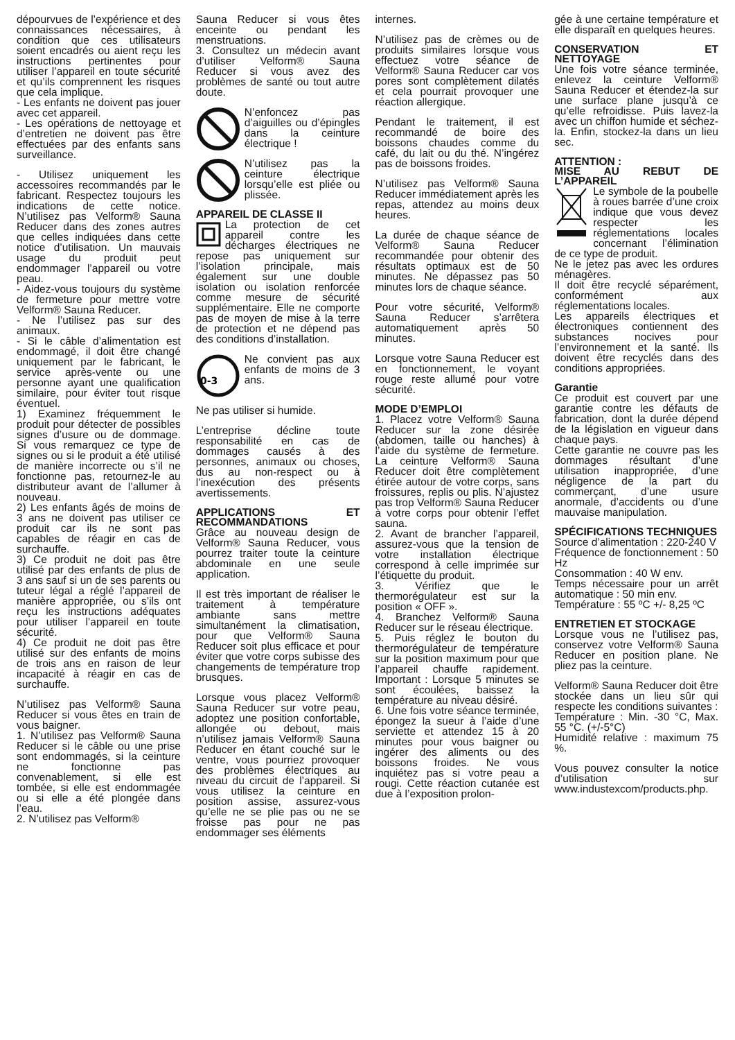dépourvues de l’expérience et des connaissances nécessaires, à condition que ces utilisateurs soient encadrés ou aient reçu les instructions pertinentes pour utiliser l’appareil en toute sécurité et qu’ils comprennent les risques que cela implique.
- Les enfants ne doivent pas jouer avec cet appareil.
- Les opérations de nettoyage et d’entretien ne doivent pas être effectuées par des enfants sans surveillance.
- Utilisez uniquement les accessoires recommandés par le fabricant. Respectez toujours les indications de cette notice. N’utilisez pas Velform® Sauna Reducer dans des zones autres que celles indiquées dans cette notice d’utilisation. Un mauvais usage du produit peut endommager l’appareil ou votre peau.
- Aidez-vous toujours du système de fermeture pour mettre votre Velform® Sauna Reducer.
- Ne l’utilisez pas sur des animaux.
- Si le câble d’alimentation est endommagé, il doit être changé uniquement par le fabricant, le service après-vente ou une personne ayant une qualification similaire, pour éviter tout risque éventuel.
1) Examinez fréquemment le produit pour détecter de possibles signes d’usure ou de dommage. Si vous remarquez ce type de signes ou si le produit a été utilisé de manière incorrecte ou s’il ne fonctionne pas, retournez-le au distributeur avant de l’allumer à nouveau.
2) Les enfants âgés de moins de 3 ans ne doivent pas utiliser ce produit car ils ne sont pas capables de réagir en cas de surchauffe.
3) Ce produit ne doit pas être utilisé par des enfants de plus de 3 ans sauf si un de ses parents ou tuteur légal a réglé l’appareil de manière appropriée, ou s’ils ont reçu les instructions adéquates pour utiliser l’appareil en toute sécurité.
4) Ce produit ne doit pas être utilisé sur des enfants de moins de trois ans en raison de leur incapacité à réagir en cas de surchauffe.
N’utilisez pas Velform® Sauna Reducer si vous êtes en train de vous baigner.
1. N’utilisez pas Velform® Sauna Reducer si le câble ou une prise sont endommagés, si la ceinture ne fonctionne pas convenablement, si elle est tombée, si elle est endommagée ou si elle a été plongée dans l’eau.
2. N’utilisez pas Velform®
Sauna Reducer si vous êtes enceinte ou pendant les menstruations.
3. Consultez un médecin avant d’utiliser Velform® Sauna Reducer si vous avez des problèmes de santé ou tout autre doute.
N’enfoncez pas d’aiguilles ou d’épingles dans la ceinture électrique !
N’utilisez pas la ceinture électrique lorsqu’elle est pliée ou plissée.
APPAREIL DE CLASSE II
La protection de cet appareil contre les décharges électriques ne repose pas uniquement sur l’isolation principale, mais également sur une double isolation ou isolation renforcée comme mesure de sécurité supplémentaire. Elle ne comporte pas de moyen de mise à la terre de protection et ne dépend pas des conditions d’installation.
0-3
Ne convient pas aux enfants de moins de 3 ans.
Ne pas utiliser si humide.
L’entreprise décline toute responsabilité en cas de dommages causés à des personnes, animaux ou choses, dus au non-respect ou à l’inexécution des présents avertissements.
APPLICATIONS ET RECOMMANDATIONS
Grâce au nouveau design de Velform® Sauna Reducer, vous pourrez traiter toute la ceinture abdominale en une seule application.
Il est très important de réaliser le traitement à température ambiante sans mettre simultanément la climatisation, pour que Velform® Sauna Reducer soit plus efficace et pour éviter que votre corps subisse des changements de température trop brusques.
Lorsque vous placez Velform® Sauna Reducer sur votre peau, adoptez une position confortable, allongée ou debout, mais n’utilisez jamais Velform® Sauna Reducer en étant couché sur le ventre, vous pourriez provoquer des problèmes électriques au niveau du circuit de l’appareil. Si vous utilisez la ceinture en position assise, assurez-vous qu’elle ne se plie pas ou ne se froisse pas pour ne pas endommager ses éléments
internes.
N’utilisez pas de crèmes ou de produits similaires lorsque vous effectuez votre séance de Velform® Sauna Reducer car vos pores sont complètement dilatés et cela pourrait provoquer une réaction allergique.
Pendant le traitement, il est recommandé de boire des boissons chaudes comme du café, du lait ou du thé. N’ingérez pas de boissons froides.
N’utilisez pas Velform® Sauna Reducer immédiatement après les repas, attendez au moins deux heures.
La durée de chaque séance de Velform® Sauna Reducer recommandée pour obtenir des résultats optimaux est de 50 minutes. Ne dépassez pas 50 minutes lors de chaque séance.
Pour votre sécurité, Velform® Sauna Reducer s’arrêtera automatiquement après 50 minutes.
Lorsque votre Sauna Reducer est en fonctionnement, le voyant rouge reste allumé pour votre sécurité.
MODE D’EMPLOI
1. Placez votre Velform® Sauna Reducer sur la zone désirée (abdomen, taille ou hanches) à l’aide du système de fermeture. La ceinture Velform® Sauna Reducer doit être complètement étirée autour de votre corps, sans froissures, replis ou plis. N’ajustez pas trop Velform® Sauna Reducer à votre corps pour obtenir l’effet sauna.
2. Avant de brancher l’appareil, assurez-vous que la tension de votre installation électrique correspond à celle imprimée sur l’étiquette du produit.
3. Vérifiez que le thermorégulateur est sur la position « OFF ».
4. Branchez Velform® Sauna Reducer sur le réseau électrique.
5. Puis réglez le bouton du thermorégulateur de température sur la position maximum pour que l’appareil chauffe rapidement. Important : Lorsque 5 minutes se sont écoulées, baissez la température au niveau désiré.
6. Une fois votre séance terminée, épongez la sueur à l’aide d’une serviette et attendez 15 à 20 minutes pour vous baigner ou ingérer des aliments ou des boissons froides. Ne vous inquiétez pas si votre peau a rougi. Cette réaction cutanée est due à l’exposition prolon-
gée à une certaine température et elle disparaît en quelques heures.
CONSERVATION ET NETTOYAGE
Une fois votre séance terminée, enlevez la ceinture Velform® Sauna Reducer et étendez-la sur une surface plane jusqu’à ce qu’elle refroidisse. Puis lavez-la avec un chiffon humide et séchez-la. Enfin, stockez-la dans un lieu sec.
ATTENTION :
MISE AU REBUT DE L’APPAREIL
Le symbole de la poubelle à roues barrée d’une croix indique que vous devez respecter les réglementations locales concernant l’élimination de ce type de produit.
Ne le jetez pas avec les ordures ménagères.
Il doit être recyclé séparément, conformément aux réglementations locales.
Les appareils électriques et électroniques contiennent des substances nocives pour l’environnement et la santé. Ils doivent être recyclés dans des conditions appropriées.
Garantie
Ce produit est couvert par une garantie contre les défauts de fabrication, dont la durée dépend de la législation en vigueur dans chaque pays.
Cette garantie ne couvre pas les dommages résultant d’une utilisation inappropriée, d’une négligence de la part du commerçant, d’une usure anormale, d’accidents ou d’une mauvaise manipulation.
SPÉCIFICATIONS TECHNIQUES
Source d’alimentation : 220-240 V
Fréquence de fonctionnement : 50 Hz
Consommation : 40 W env.
Temps nécessaire pour un arrêt automatique : 50 min env.
Température : 55 ºC +/- 8,25 ºC
ENTRETIEN ET STOCKAGE
Lorsque vous ne l’utilisez pas, conservez votre Velform® Sauna Reducer en position plane. Ne pliez pas la ceinture.
Velform® Sauna Reducer doit être stockée dans un lieu sûr qui respecte les conditions suivantes :
Température : Min. -30 °C, Max. 55 °C. (+/-5°C)
Humidité relative : maximum 75 %.
Vous pouvez consulter la notice d’utilisation sur www.industexcom/products.php.